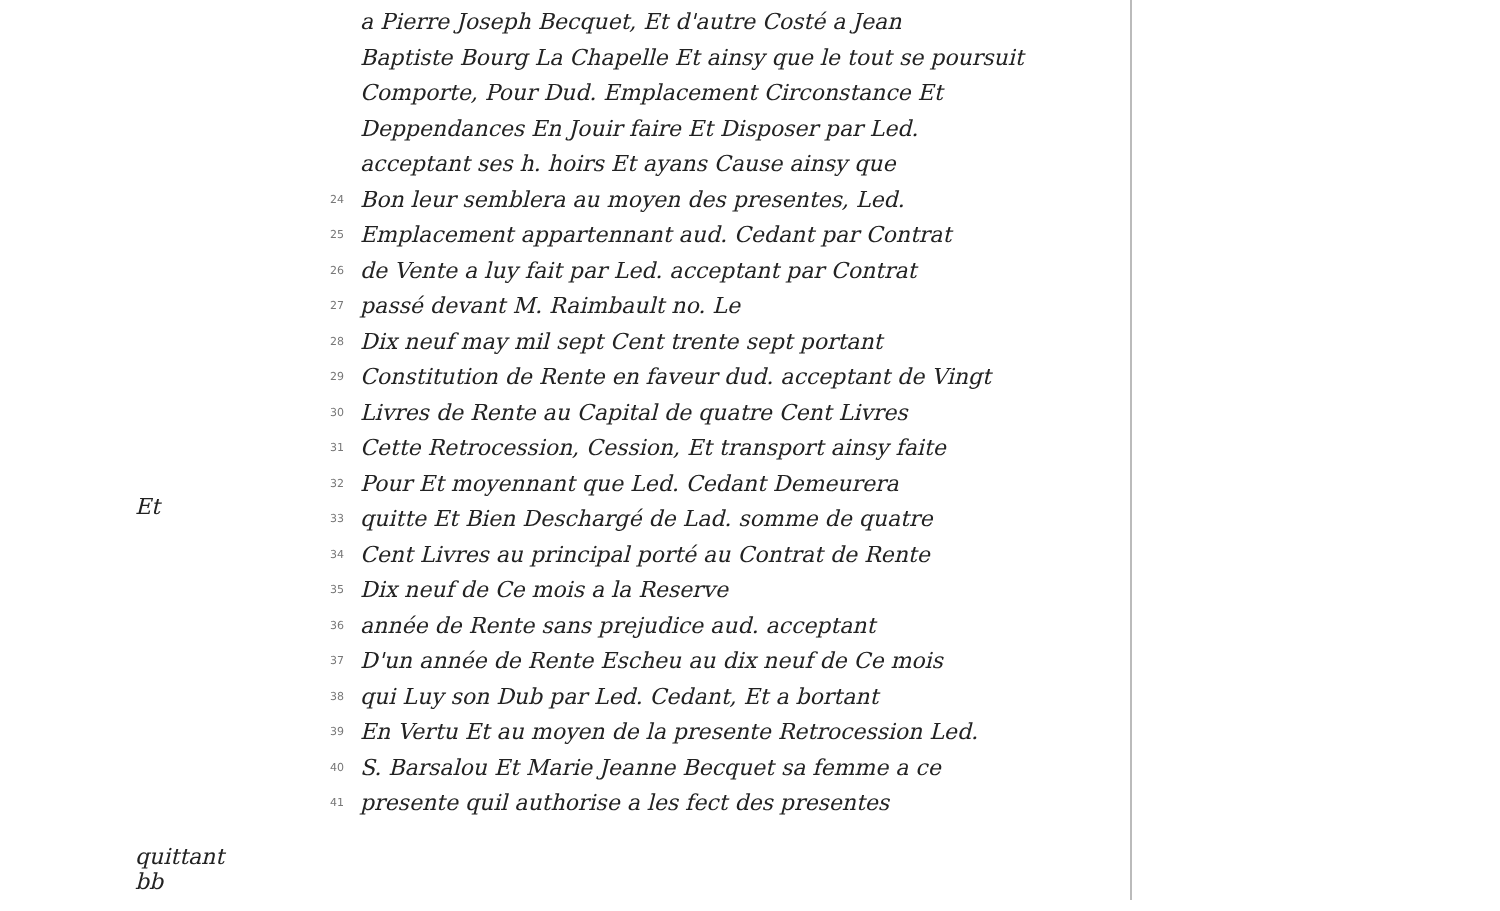Et
quittant
bb
a Pierre Joseph Becquet, Et d'autre Costé a Jean
Baptiste Bourg La Chapelle Et ainsy que le tout se poursuit
Comporte, Pour Dud. Emplacement Circonstance Et
Deppendances En Jouir faire Et Disposer par Led.
acceptant ses h. hoirs Et ayans Cause ainsy que
24 Bon leur semblera au moyen des presentes, Led.
25 Emplacement appartennant aud. Cedant par Contrat
26 de Vente a luy fait par Led. acceptant par Contrat
27 passé devant M. Raimbault no. Le
28 Dix neuf may mil sept Cent trente sept portant
29 Constitution de Rente en faveur dud. acceptant de Vingt
30 Livres de Rente au Capital de quatre Cent Livres
31 Cette Retrocession, Cession, Et transport ainsy faite
32 Pour Et moyennant que Led. Cedant Demeurera
33 quitte Et Bien Deschargé de Lad. somme de quatre
34 Cent Livres au principal porté au Contrat de Rente
35 Dix neuf de Ce mois a la Reserve
36 année de Rente sans prejudice aud. acceptant
37 D'un année de Rente Escheu au dix neuf de Ce mois
38 qui Luy son Dub par Led. Cedant, Et a bortant
39 En Vertu Et au moyen de la presente Retrocession Led.
40 S. Barsalou Et Marie Jeanne Becquet sa femme a ce
41 presente quil authorise a les fect des presentes